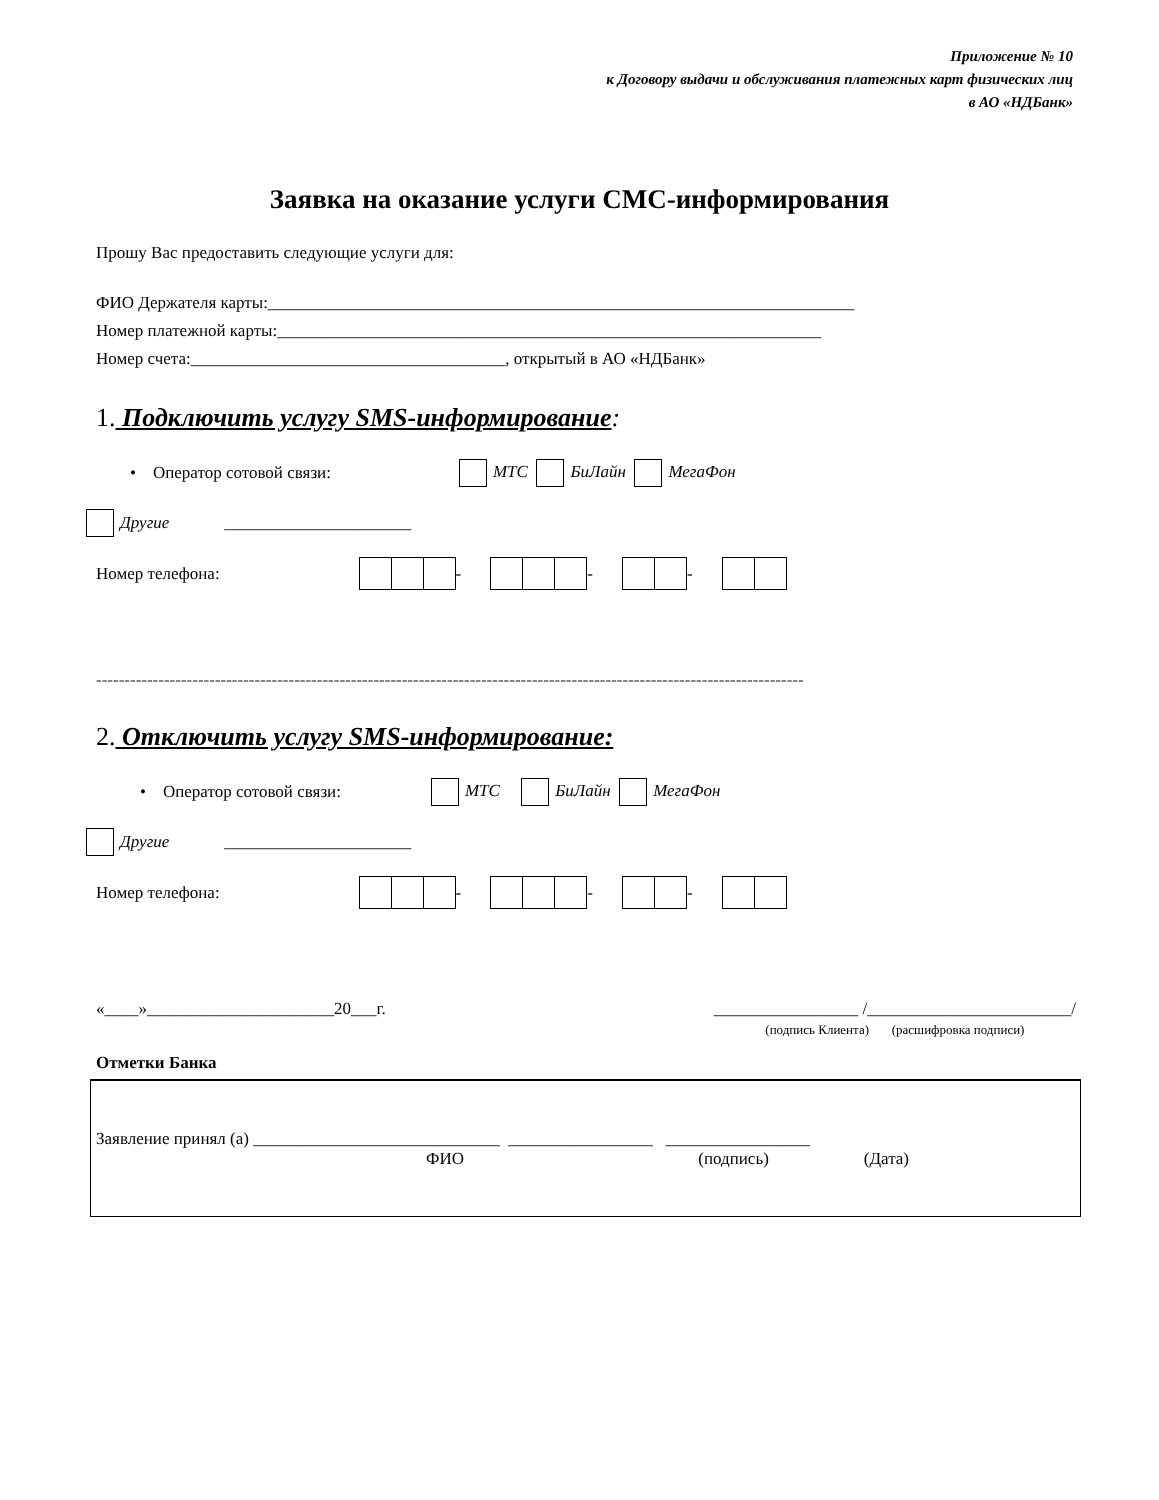Приложение № 10
к Договору выдачи и обслуживания платежных карт физических лиц
в АО «НДБанк»
Заявка на оказание услуги СМС-информирования
Прошу Вас предоставить следующие услуги для:
ФИО Держателя карты:_____________________________________________________________________
Номер платежной карты:________________________________________________________________
Номер счета:_____________________________________, открытый в АО «НДБанк»
1. Подключить услугу SMS-информирование:
• Оператор сотовой связи: МТС БиЛайн МегаФон
Другие ______________________
Номер телефона: - - -
-----------------------------------------------------------------------------------------------------------------------------
2. Отключить услугу SMS-информирование:
• Оператор сотовой связи: МТС БиЛайн МегаФон
Другие ______________________
Номер телефона: - - -
«____»______________________20___г. _________________ /________________________/
(подпись Клиента) (расшифровка подписи)
Отметки Банка
Заявление принял (а) _____________________________ _________________ _________________
ФИО (подпись) (Дата)